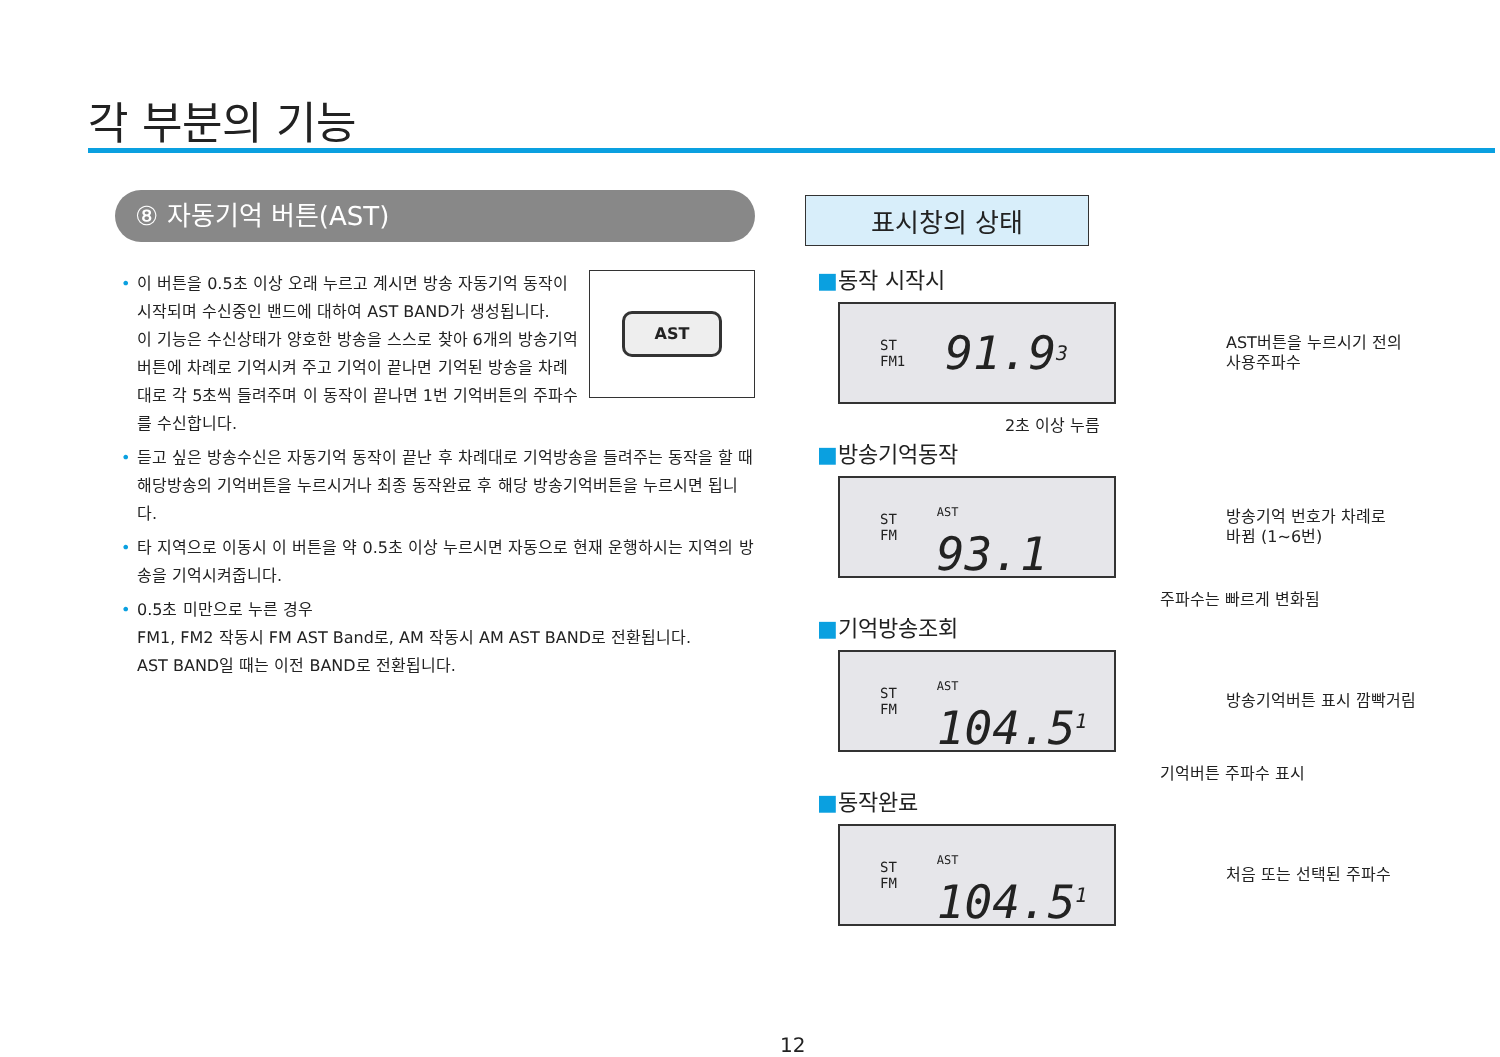각 부분의 기능
⑧ 자동기억 버튼(AST)
AST
• 이 버튼을 0.5초 이상 오래 누르고 계시면 방송 자동기억 동작이 시작되며 수신중인 밴드에 대하여 AST BAND가 생성됩니다.
이 기능은 수신상태가 양호한 방송을 스스로 찾아 6개의 방송기억 버튼에 차례로 기억시켜 주고 기억이 끝나면 기억된 방송을 차례대로 각 5초씩 들려주며 이 동작이 끝나면 1번 기억버튼의 주파수를 수신합니다.
• 듣고 싶은 방송수신은 자동기억 동작이 끝난 후 차례대로 기억방송을 들려주는 동작을 할 때 해당방송의 기억버튼을 누르시거나 최종 동작완료 후 해당 방송기억버튼을 누르시면 됩니다.
• 타 지역으로 이동시 이 버튼을 약 0.5초 이상 누르시면 자동으로 현재 운행하시는 지역의 방송을 기억시켜줍니다.
• 0.5초 미만으로 누른 경우
FM1, FM2 작동시 FM AST Band로, AM 작동시 AM AST BAND로 전환됩니다.
AST BAND일 때는 이전 BAND로 전환됩니다.
표시창의 상태
■동작 시작시
ST
FM1 91.9<sup>3</sup>
AST버튼을 누르시기 전의
사용주파수
2초 이상 누름
■방송기억동작
ST
FM AST
93.1
방송기억 번호가 차례로
바뀜 (1~6번)
주파수는 빠르게 변화됨
■기억방송조회
ST
FM AST
104.5<sup>1</sup>
방송기억버튼 표시 깜빡거림
기억버튼 주파수 표시
■동작완료
ST
FM AST
104.5<sup>1</sup>
처음 또는 선택된 주파수
12